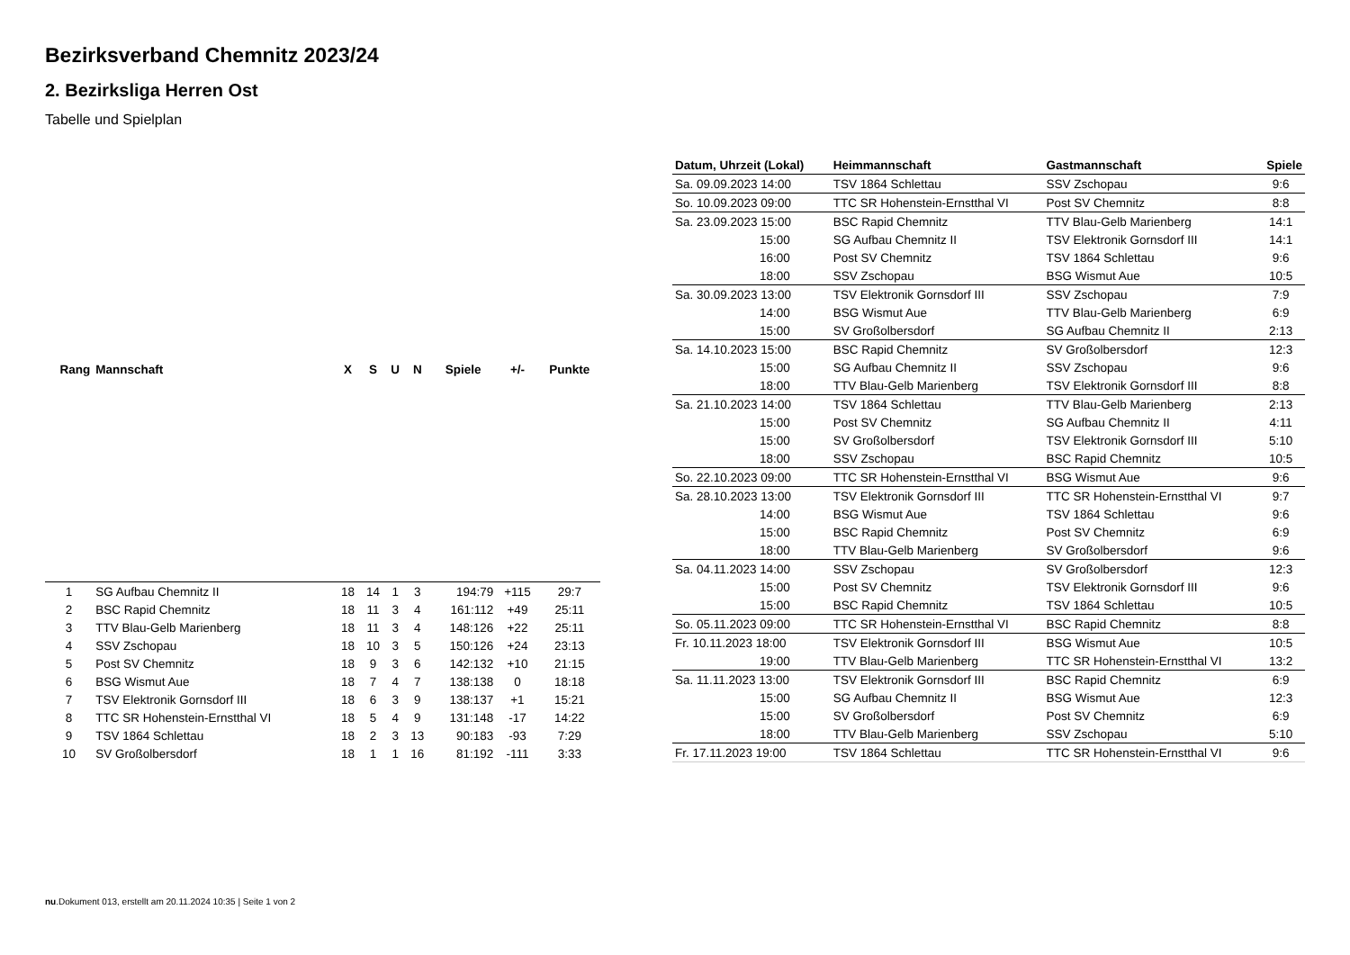Bezirksverband Chemnitz 2023/24
2. Bezirksliga Herren Ost
Tabelle und Spielplan
| Rang | Mannschaft | X | S | U | N | Spiele | +/- | Punkte |
| --- | --- | --- | --- | --- | --- | --- | --- | --- |
| 1 | SG Aufbau Chemnitz II | 18 | 14 | 1 | 3 | 194:79 | +115 | 29:7 |
| 2 | BSC Rapid Chemnitz | 18 | 11 | 3 | 4 | 161:112 | +49 | 25:11 |
| 3 | TTV Blau-Gelb Marienberg | 18 | 11 | 3 | 4 | 148:126 | +22 | 25:11 |
| 4 | SSV Zschopau | 18 | 10 | 3 | 5 | 150:126 | +24 | 23:13 |
| 5 | Post SV Chemnitz | 18 | 9 | 3 | 6 | 142:132 | +10 | 21:15 |
| 6 | BSG Wismut Aue | 18 | 7 | 4 | 7 | 138:138 | 0 | 18:18 |
| 7 | TSV Elektronik Gornsdorf III | 18 | 6 | 3 | 9 | 138:137 | +1 | 15:21 |
| 8 | TTC SR Hohenstein-Ernstthal VI | 18 | 5 | 4 | 9 | 131:148 | -17 | 14:22 |
| 9 | TSV 1864 Schlettau | 18 | 2 | 3 | 13 | 90:183 | -93 | 7:29 |
| 10 | SV Großolbersdorf | 18 | 1 | 1 | 16 | 81:192 | -111 | 3:33 |
| Datum, Uhrzeit (Lokal) | Heimmannschaft | Gastmannschaft | Spiele |
| --- | --- | --- | --- |
| Sa. 09.09.2023 14:00 | TSV 1864 Schlettau | SSV Zschopau | 9:6 |
| So. 10.09.2023 09:00 | TTC SR Hohenstein-Ernstthal VI | Post SV Chemnitz | 8:8 |
| Sa. 23.09.2023 15:00 | BSC Rapid Chemnitz | TTV Blau-Gelb Marienberg | 14:1 |
| 15:00 | SG Aufbau Chemnitz II | TSV Elektronik Gornsdorf III | 14:1 |
| 16:00 | Post SV Chemnitz | TSV 1864 Schlettau | 9:6 |
| 18:00 | SSV Zschopau | BSG Wismut Aue | 10:5 |
| Sa. 30.09.2023 13:00 | TSV Elektronik Gornsdorf III | SSV Zschopau | 7:9 |
| 14:00 | BSG Wismut Aue | TTV Blau-Gelb Marienberg | 6:9 |
| 15:00 | SV Großolbersdorf | SG Aufbau Chemnitz II | 2:13 |
| Sa. 14.10.2023 15:00 | BSC Rapid Chemnitz | SV Großolbersdorf | 12:3 |
| 15:00 | SG Aufbau Chemnitz II | SSV Zschopau | 9:6 |
| 18:00 | TTV Blau-Gelb Marienberg | TSV Elektronik Gornsdorf III | 8:8 |
| Sa. 21.10.2023 14:00 | TSV 1864 Schlettau | TTV Blau-Gelb Marienberg | 2:13 |
| 15:00 | Post SV Chemnitz | SG Aufbau Chemnitz II | 4:11 |
| 15:00 | SV Großolbersdorf | TSV Elektronik Gornsdorf III | 5:10 |
| 18:00 | SSV Zschopau | BSC Rapid Chemnitz | 10:5 |
| So. 22.10.2023 09:00 | TTC SR Hohenstein-Ernstthal VI | BSG Wismut Aue | 9:6 |
| Sa. 28.10.2023 13:00 | TSV Elektronik Gornsdorf III | TTC SR Hohenstein-Ernstthal VI | 9:7 |
| 14:00 | BSG Wismut Aue | TSV 1864 Schlettau | 9:6 |
| 15:00 | BSC Rapid Chemnitz | Post SV Chemnitz | 6:9 |
| 18:00 | TTV Blau-Gelb Marienberg | SV Großolbersdorf | 9:6 |
| Sa. 04.11.2023 14:00 | SSV Zschopau | SV Großolbersdorf | 12:3 |
| 15:00 | Post SV Chemnitz | TSV Elektronik Gornsdorf III | 9:6 |
| 15:00 | BSC Rapid Chemnitz | TSV 1864 Schlettau | 10:5 |
| So. 05.11.2023 09:00 | TTC SR Hohenstein-Ernstthal VI | BSC Rapid Chemnitz | 8:8 |
| Fr. 10.11.2023 18:00 | TSV Elektronik Gornsdorf III | BSG Wismut Aue | 10:5 |
| 19:00 | TTV Blau-Gelb Marienberg | TTC SR Hohenstein-Ernstthal VI | 13:2 |
| Sa. 11.11.2023 13:00 | TSV Elektronik Gornsdorf III | BSC Rapid Chemnitz | 6:9 |
| 15:00 | SG Aufbau Chemnitz II | BSG Wismut Aue | 12:3 |
| 15:00 | SV Großolbersdorf | Post SV Chemnitz | 6:9 |
| 18:00 | TTV Blau-Gelb Marienberg | SSV Zschopau | 5:10 |
| Fr. 17.11.2023 19:00 | TSV 1864 Schlettau | TTC SR Hohenstein-Ernstthal VI | 9:6 |
nu.Dokument 013, erstellt am 20.11.2024 10:35 | Seite 1 von 2